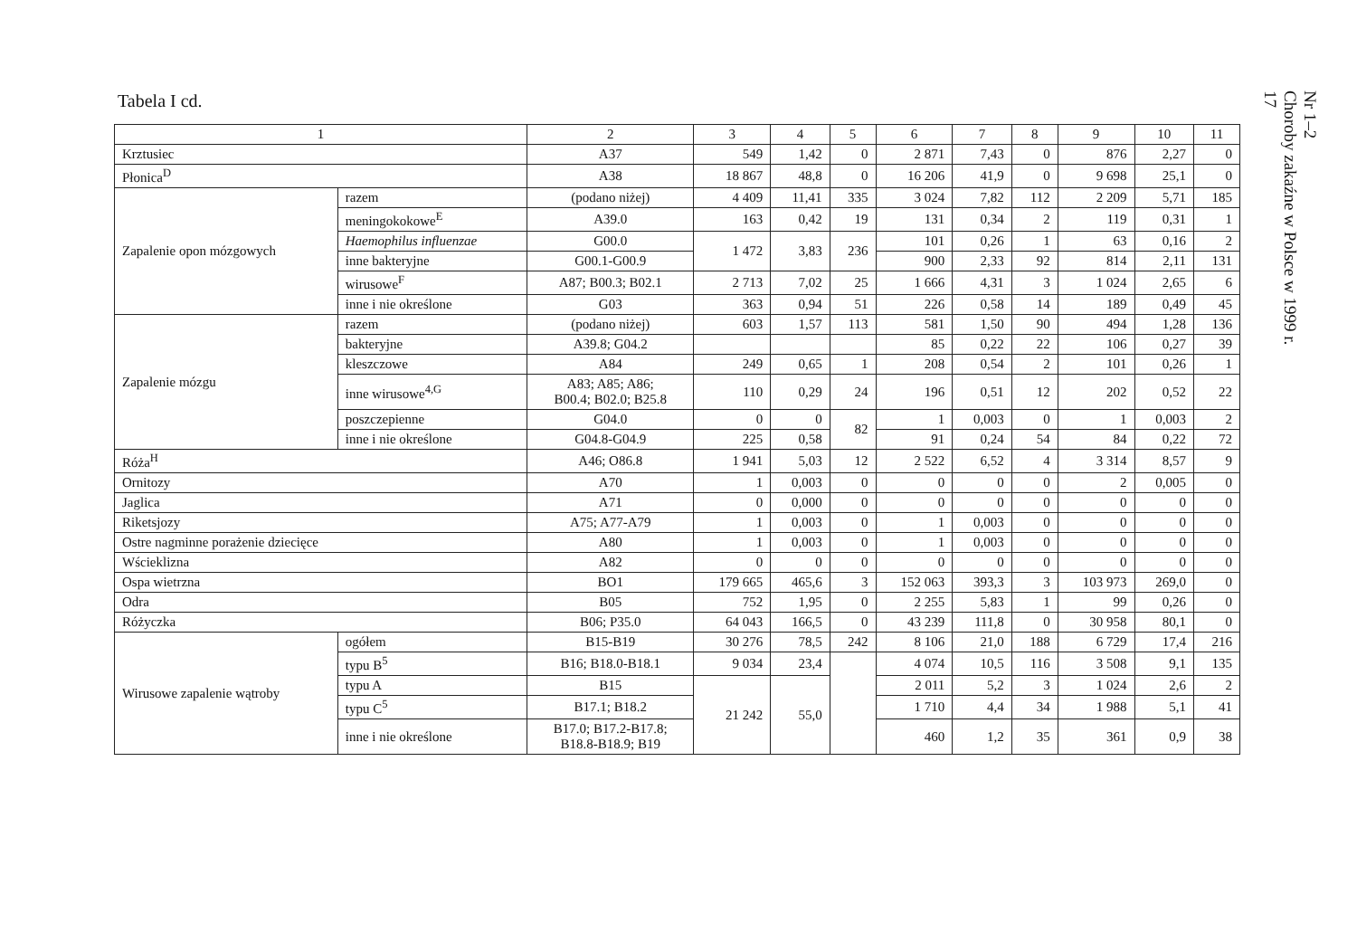Tabela I cd.
| 1 | | 2 | 3 | 4 | 5 | 6 | 7 | 8 | 9 | 10 | 11 |
| --- | --- | --- | --- | --- | --- | --- | --- | --- | --- | --- | --- |
| Krztusiec | | A37 | 549 | 1,42 | 0 | 2 871 | 7,43 | 0 | 876 | 2,27 | 0 |
| Płonica<sup>D</sup> | | A38 | 18 867 | 48,8 | 0 | 16 206 | 41,9 | 0 | 9 698 | 25,1 | 0 |
| Zapalenie opon mózgowych | razem | (podano niżej) | 4 409 | 11,41 | 335 | 3 024 | 7,82 | 112 | 2 209 | 5,71 | 185 |
| | meningokokowe<sup>E</sup> | A39.0 | 163 | 0,42 | 19 | 131 | 0,34 | 2 | 119 | 0,31 | 1 |
| | Haemophilus influenzae | G00.0 | 1 472 | 3,83 | 236 | 101 | 0,26 | 1 | 63 | 0,16 | 2 |
| | inne bakteryjne | G00.1-G00.9 | | | | 900 | 2,33 | 92 | 814 | 2,11 | 131 |
| | wirusowe<sup>F</sup> | A87; B00.3; B02.1 | 2 713 | 7,02 | 25 | 1 666 | 4,31 | 3 | 1 024 | 2,65 | 6 |
| | inne i nie określone | G03 | 363 | 0,94 | 51 | 226 | 0,58 | 14 | 189 | 0,49 | 45 |
| Zapalenie mózgu | razem | (podano niżej) | 603 | 1,57 | 113 | 581 | 1,50 | 90 | 494 | 1,28 | 136 |
| | bakteryjne | A39.8; G04.2 | | | | 85 | 0,22 | 22 | 106 | 0,27 | 39 |
| | kleszczowe | A84 | 249 | 0,65 | 1 | 208 | 0,54 | 2 | 101 | 0,26 | 1 |
| | inne wirusowe<sup>4,G</sup> | A83; A85; A86; B00.4; B02.0; B25.8 | 110 | 0,29 | 24 | 196 | 0,51 | 12 | 202 | 0,52 | 22 |
| | poszczepienne | G04.0 | 0 | 0 | 82 | 1 | 0,003 | 0 | 1 | 0,003 | 2 |
| | inne i nie określone | G04.8-G04.9 | 225 | 0,58 | | 91 | 0,24 | 54 | 84 | 0,22 | 72 |
| Róża<sup>H</sup> | | A46; O86.8 | 1 941 | 5,03 | 12 | 2 522 | 6,52 | 4 | 3 314 | 8,57 | 9 |
| Ornitozy | | A70 | 1 | 0,003 | 0 | 0 | 0 | 0 | 2 | 0,005 | 0 |
| Jaglica | | A71 | 0 | 0,000 | 0 | 0 | 0 | 0 | 0 | 0 | 0 |
| Riketsjozy | | A75; A77-A79 | 1 | 0,003 | 0 | 1 | 0,003 | 0 | 0 | 0 | 0 |
| Ostre nagminne porażenie dziecięce | | A80 | 1 | 0,003 | 0 | 1 | 0,003 | 0 | 0 | 0 | 0 |
| Wścieklizna | | A82 | 0 | 0 | 0 | 0 | 0 | 0 | 0 | 0 | 0 |
| Ospa wietrzna | | BO1 | 179 665 | 465,6 | 3 | 152 063 | 393,3 | 3 | 103 973 | 269,0 | 0 |
| Odra | | B05 | 752 | 1,95 | 0 | 2 255 | 5,83 | 1 | 99 | 0,26 | 0 |
| Różyczka | | B06; P35.0 | 64 043 | 166,5 | 0 | 43 239 | 111,8 | 0 | 30 958 | 80,1 | 0 |
| Wirusowe zapalenie wątroby | ogółem | B15-B19 | 30 276 | 78,5 | 242 | 8 106 | 21,0 | 188 | 6 729 | 17,4 | 216 |
| | typu B<sup>5</sup> | B16; B18.0-B18.1 | 9 034 | 23,4 | | 4 074 | 10,5 | 116 | 3 508 | 9,1 | 135 |
| | typu A | B15 | 21 242 | 55,0 | | 2 011 | 5,2 | 3 | 1 024 | 2,6 | 2 |
| | typu C<sup>5</sup> | B17.1; B18.2 | | | | 1 710 | 4,4 | 34 | 1 988 | 5,1 | 41 |
| | inne i nie określone | B17.0; B17.2-B17.8; B18.8-B18.9; B19 | | | | 460 | 1,2 | 35 | 361 | 0,9 | 38 |
Nr 1–2
Choroby zakaźne w Polsce w 1999 r.
17